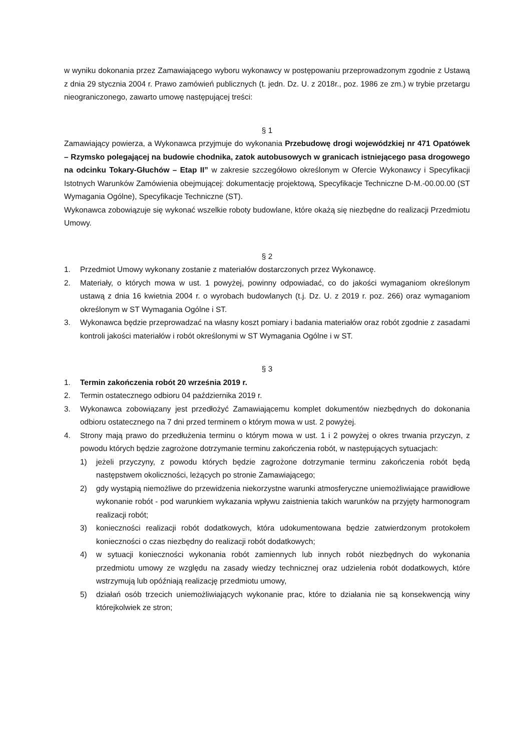w wyniku dokonania przez Zamawiającego wyboru wykonawcy w postępowaniu przeprowadzonym zgodnie z Ustawą z dnia 29 stycznia 2004 r. Prawo zamówień publicznych (t. jedn. Dz. U. z 2018r., poz. 1986 ze zm.) w trybie przetargu nieograniczonego, zawarto umowę następującej treści:
§ 1
Zamawiający powierza, a Wykonawca przyjmuje do wykonania Przebudowę drogi wojewódzkiej nr 471 Opatówek – Rzymsko polegającej na budowie chodnika, zatok autobusowych w granicach istniejącego pasa drogowego na odcinku Tokary-Głuchów – Etap II” w zakresie szczegółowo określonym w Ofercie Wykonawcy i Specyfikacji Istotnych Warunków Zamówienia obejmującej: dokumentację projektową, Specyfikacje Techniczne D-M.-00.00.00 (ST Wymagania Ogólne), Specyfikacje Techniczne (ST).
Wykonawca zobowiązuje się wykonać wszelkie roboty budowlane, które okażą się niezbędne do realizacji Przedmiotu Umowy.
§ 2
1. Przedmiot Umowy wykonany zostanie z materiałów dostarczonych przez Wykonawcę.
2. Materiały, o których mowa w ust. 1 powyżej, powinny odpowiadać, co do jakości wymaganiom określonym ustawą z dnia 16 kwietnia 2004 r. o wyrobach budowlanych (t.j. Dz. U. z 2019 r. poz. 266) oraz wymaganiom określonym w ST Wymagania Ogólne i ST.
3. Wykonawca będzie przeprowadzać na własny koszt pomiary i badania materiałów oraz robót zgodnie z zasadami kontroli jakości materiałów i robót określonymi w ST Wymagania Ogólne i w ST.
§ 3
1. Termin zakończenia robót 20 września 2019 r.
2. Termin ostatecznego odbioru 04 października 2019 r.
3. Wykonawca zobowiązany jest przedłożyć Zamawiającemu komplet dokumentów niezbędnych do dokonania odbioru ostatecznego na 7 dni przed terminem o którym mowa w ust. 2 powyżej.
4. Strony mają prawo do przedłużenia terminu o którym mowa w ust. 1 i 2 powyżej o okres trwania przyczyn, z powodu których będzie zagrożone dotrzymanie terminu zakończenia robót, w następujących sytuacjach:
1) jeżeli przyczyny, z powodu których będzie zagrożone dotrzymanie terminu zakończenia robót będą następstwem okoliczności, leżących po stronie Zamawiającego;
2) gdy wystąpią niemożliwe do przewidzenia niekorzystne warunki atmosferyczne uniemożliwiające prawidłowe wykonanie robót - pod warunkiem wykazania wpływu zaistnienia takich warunków na przyjęty harmonogram realizacji robót;
3) konieczności realizacji robót dodatkowych, która udokumentowana będzie zatwierdzonym protokołem konieczności o czas niezbędny do realizacji robót dodatkowych;
4) w sytuacji konieczności wykonania robót zamiennych lub innych robót niezbędnych do wykonania przedmiotu umowy ze względu na zasady wiedzy technicznej oraz udzielenia robót dodatkowych, które wstrzymują lub opóźniają realizację przedmiotu umowy,
5) działań osób trzecich uniemożliwiających wykonanie prac, które to działania nie są konsekwencją winy którejkolwiek ze stron;